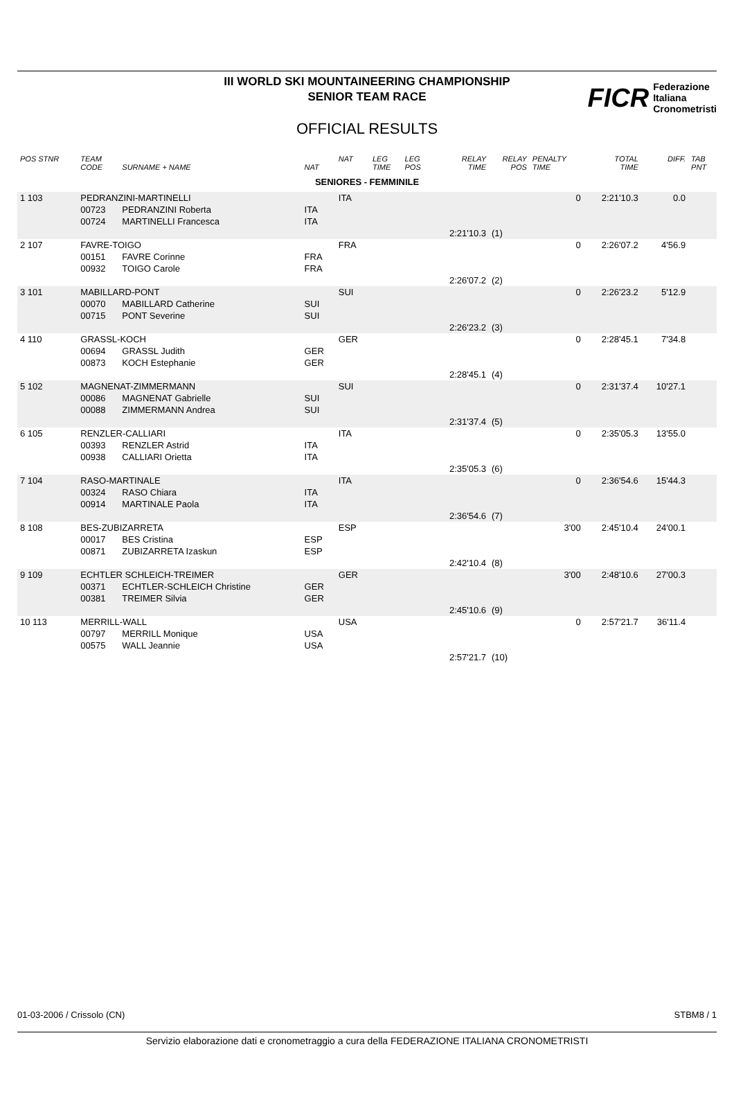III WORLD SKI MOUNTAINEERING CHAMPIONSHIP
SENIOR TEAM RACE
OFFICIAL RESULTS
FICR Federazione
Italiana
Cronometristi
| POS STNR | TEAM CODE | SURNAME + NAME | NAT | NAT | LEG TIME | LEG POS | RELAY TIME | RELAY POS | PENALTY TIME | TOTAL TIME | DIFF. | TAB PNT |
| --- | --- | --- | --- | --- | --- | --- | --- | --- | --- | --- | --- | --- |
| SENIORES - FEMMINILE | | | | | | | | | | | | |
| 1 103 | PEDRANZINI-MARTINELLI | | | ITA | | | | | 0 | 2:21'10.3 | 0.0 | |
| | 00723 | PEDRANZINI Roberta | ITA | | | | | | | | | |
| | 00724 | MARTINELLI Francesca | ITA | | | | | | | | | |
| | | | | | | | 2:21'10.3 | (1) | | | | |
| 2 107 | FAVRE-TOIGO | | | FRA | | | | | 0 | 2:26'07.2 | 4'56.9 | |
| | 00151 | FAVRE Corinne | FRA | | | | | | | | | |
| | 00932 | TOIGO Carole | FRA | | | | | | | | | |
| | | | | | | | 2:26'07.2 | (2) | | | | |
| 3 101 | MABILLARD-PONT | | | SUI | | | | | 0 | 2:26'23.2 | 5'12.9 | |
| | 00070 | MABILLARD Catherine | SUI | | | | | | | | | |
| | 00715 | PONT Severine | SUI | | | | | | | | | |
| | | | | | | | 2:26'23.2 | (3) | | | | |
| 4 110 | GRASSL-KOCH | | | GER | | | | | 0 | 2:28'45.1 | 7'34.8 | |
| | 00694 | GRASSL Judith | GER | | | | | | | | | |
| | 00873 | KOCH Estephanie | GER | | | | | | | | | |
| | | | | | | | 2:28'45.1 | (4) | | | | |
| 5 102 | MAGNENAT-ZIMMERMANN | | | SUI | | | | | 0 | 2:31'37.4 | 10'27.1 | |
| | 00086 | MAGNENAT Gabrielle | SUI | | | | | | | | | |
| | 00088 | ZIMMERMANN Andrea | SUI | | | | | | | | | |
| | | | | | | | 2:31'37.4 | (5) | | | | |
| 6 105 | RENZLER-CALLIARI | | | ITA | | | | | 0 | 2:35'05.3 | 13'55.0 | |
| | 00393 | RENZLER Astrid | ITA | | | | | | | | | |
| | 00938 | CALLIARI Orietta | ITA | | | | | | | | | |
| | | | | | | | 2:35'05.3 | (6) | | | | |
| 7 104 | RASO-MARTINALE | | | ITA | | | | | 0 | 2:36'54.6 | 15'44.3 | |
| | 00324 | RASO Chiara | ITA | | | | | | | | | |
| | 00914 | MARTINALE Paola | ITA | | | | | | | | | |
| | | | | | | | 2:36'54.6 | (7) | | | | |
| 8 108 | BES-ZUBIZARRETA | | | ESP | | | | | 3'00 | 2:45'10.4 | 24'00.1 | |
| | 00017 | BES Cristina | ESP | | | | | | | | | |
| | 00871 | ZUBIZARRETA Izaskun | ESP | | | | | | | | | |
| | | | | | | | 2:42'10.4 | (8) | | | | |
| 9 109 | ECHTLER SCHLEICH-TREIMER | | | GER | | | | | 3'00 | 2:48'10.6 | 27'00.3 | |
| | 00371 | ECHTLER-SCHLEICH Christine | GER | | | | | | | | | |
| | 00381 | TREIMER Silvia | GER | | | | | | | | | |
| | | | | | | | 2:45'10.6 | (9) | | | | |
| 10 113 | MERRILL-WALL | | | USA | | | | | 0 | 2:57'21.7 | 36'11.4 | |
| | 00797 | MERRILL Monique | USA | | | | | | | | | |
| | 00575 | WALL Jeannie | USA | | | | | | | | | |
| | | | | | | | 2:57'21.7 | (10) | | | | |
01-03-2006 / Crissolo (CN) STBM8 / 1
Servizio elaborazione dati e cronometraggio a cura della FEDERAZIONE ITALIANA CRONOMETRISTI